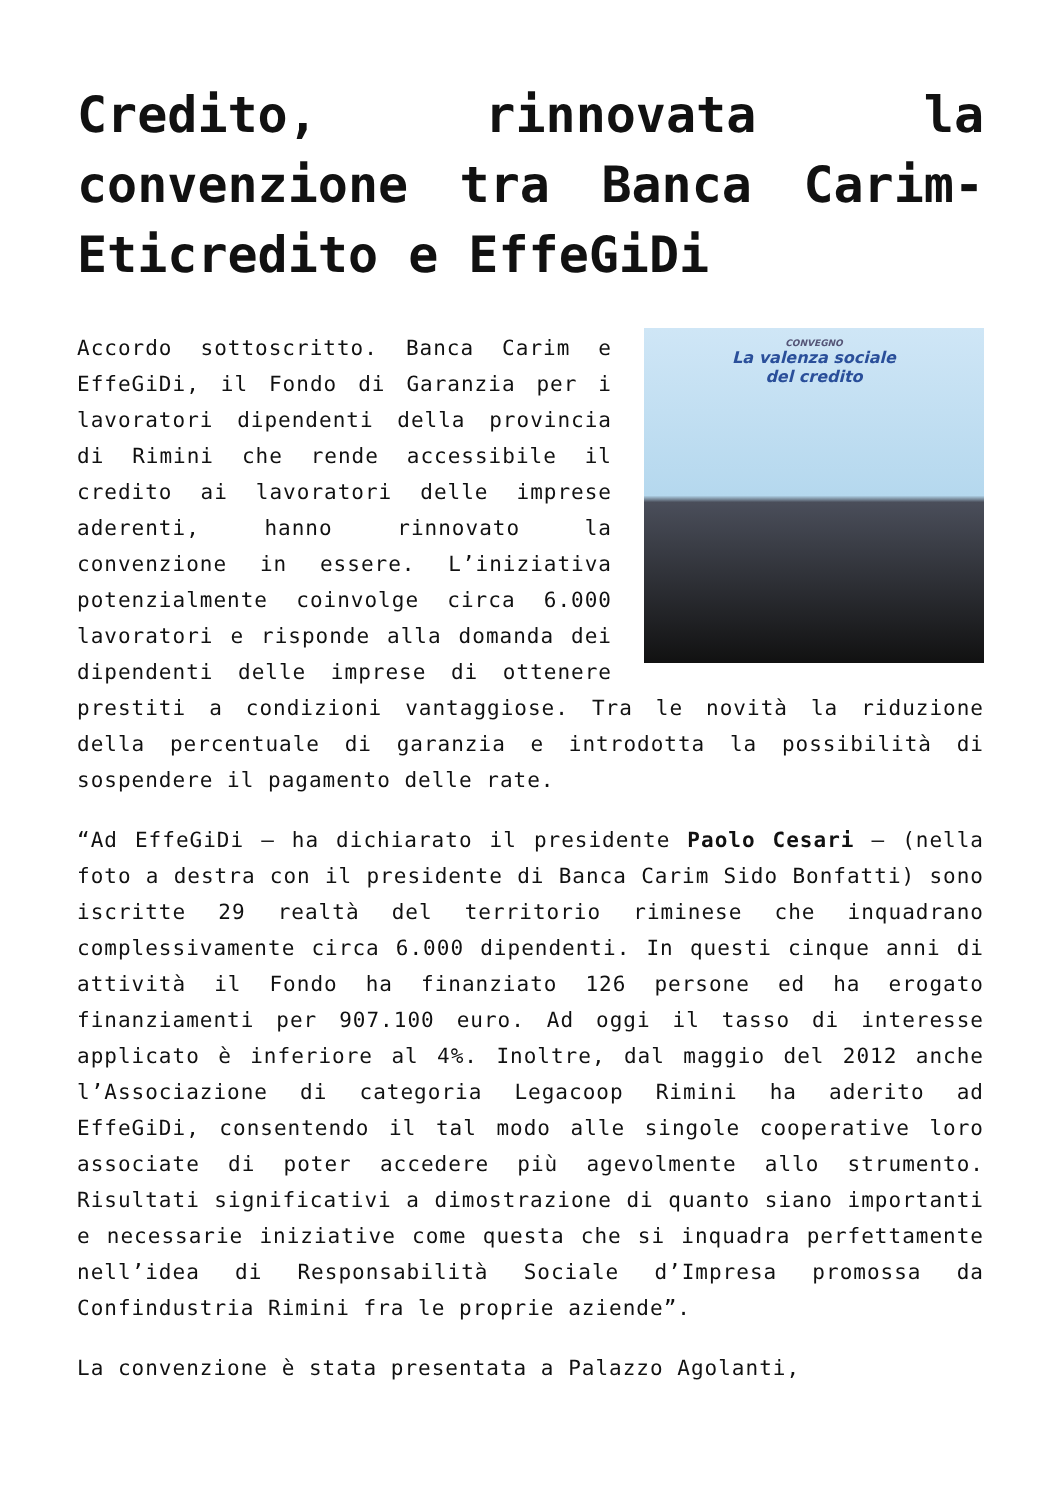Credito, rinnovata la convenzione tra Banca Carim-Eticredito e EffeGiDi
CONVEGNO
La valenza sociale
del credito
Accordo sottoscritto. Banca Carim e EffeGiDi, il Fondo di Garanzia per i lavoratori dipendenti della provincia di Rimini che rende accessibile il credito ai lavoratori delle imprese aderenti, hanno rinnovato la convenzione in essere. L’iniziativa potenzialmente coinvolge circa 6.000 lavoratori e risponde alla domanda dei dipendenti delle imprese di ottenere prestiti a condizioni vantaggiose. Tra le novità la riduzione della percentuale di garanzia e introdotta la possibilità di sospendere il pagamento delle rate.
“Ad EffeGiDi – ha dichiarato il presidente Paolo Cesari – (nella foto a destra con il presidente di Banca Carim Sido Bonfatti) sono iscritte 29 realtà del territorio riminese che inquadrano complessivamente circa 6.000 dipendenti. In questi cinque anni di attività il Fondo ha finanziato 126 persone ed ha erogato finanziamenti per 907.100 euro. Ad oggi il tasso di interesse applicato è inferiore al 4%. Inoltre, dal maggio del 2012 anche l’Associazione di categoria Legacoop Rimini ha aderito ad EffeGiDi, consentendo il tal modo alle singole cooperative loro associate di poter accedere più agevolmente allo strumento. Risultati significativi a dimostrazione di quanto siano importanti e necessarie iniziative come questa che si inquadra perfettamente nell’idea di Responsabilità Sociale d’Impresa promossa da Confindustria Rimini fra le proprie aziende”.
La convenzione è stata presentata a Palazzo Agolanti,